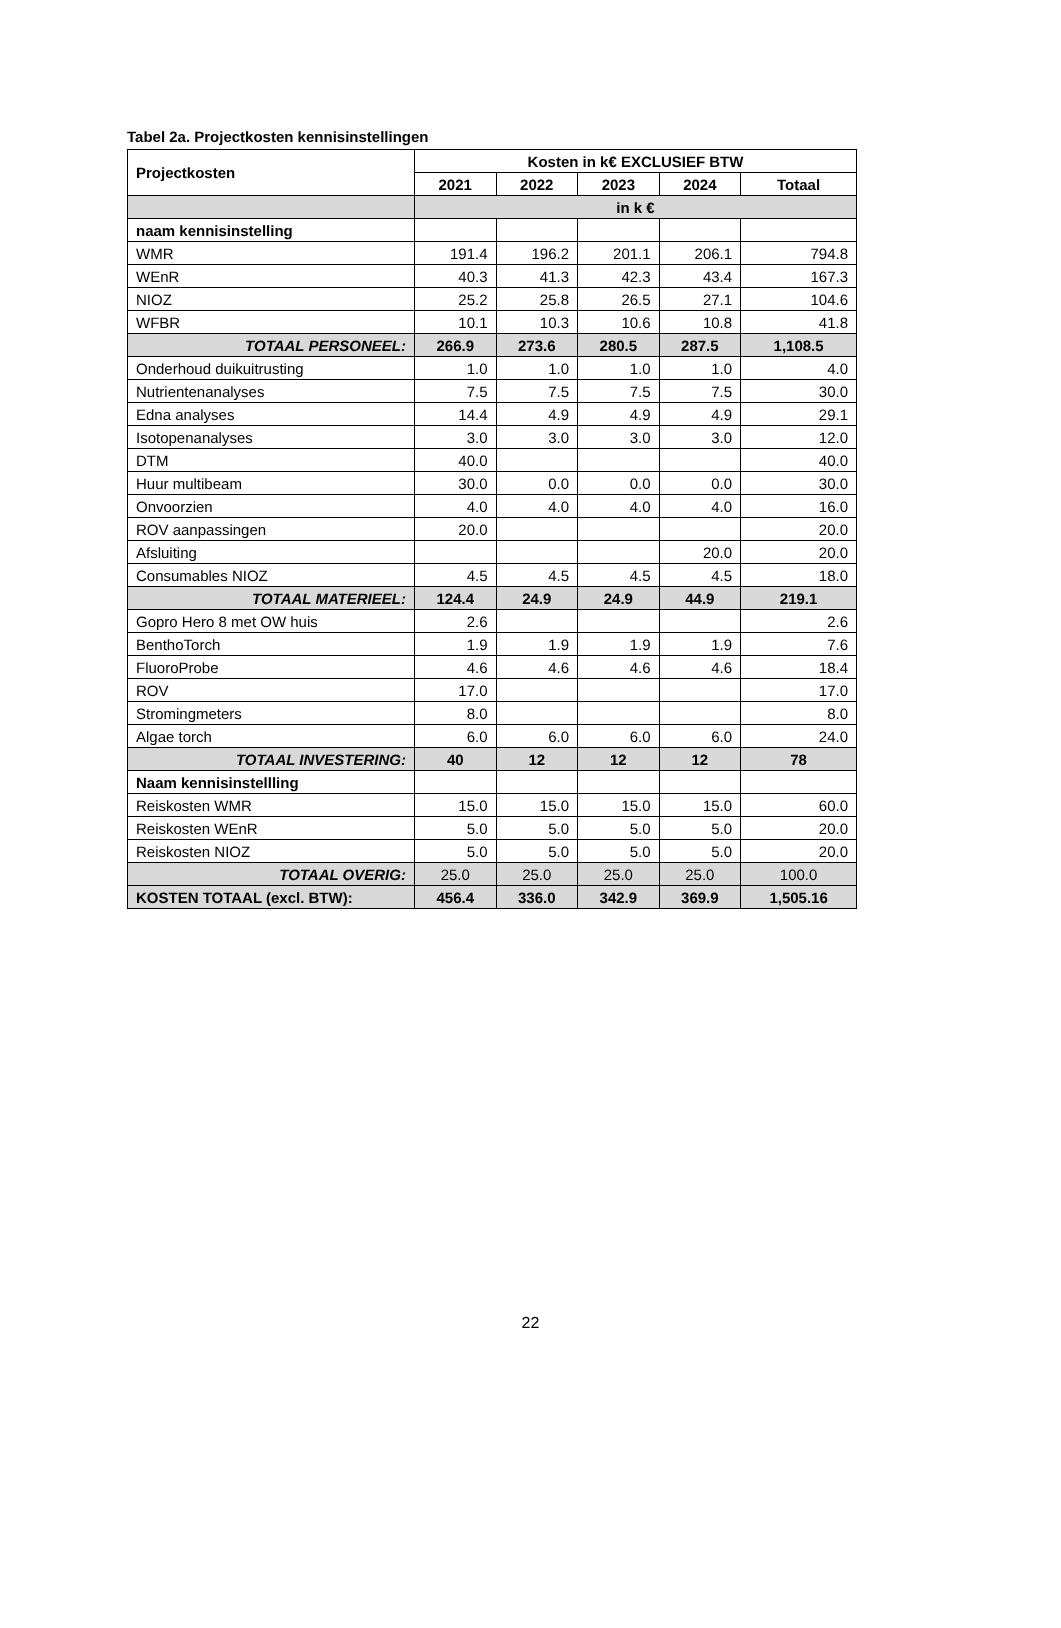Tabel 2a. Projectkosten kennisinstellingen
| Projectkosten | Kosten in k€ EXCLUSIEF BTW | | | | |
| --- | --- | --- | --- | --- | --- |
| | 2021 | 2022 | 2023 | 2024 | Totaal |
| | in k € | | | | |
| naam kennisinstelling | | | | | |
| WMR | 191.4 | 196.2 | 201.1 | 206.1 | 794.8 |
| WEnR | 40.3 | 41.3 | 42.3 | 43.4 | 167.3 |
| NIOZ | 25.2 | 25.8 | 26.5 | 27.1 | 104.6 |
| WFBR | 10.1 | 10.3 | 10.6 | 10.8 | 41.8 |
| TOTAAL PERSONEEL: | 266.9 | 273.6 | 280.5 | 287.5 | 1,108.5 |
| Onderhoud duikuitrusting | 1.0 | 1.0 | 1.0 | 1.0 | 4.0 |
| Nutrientenanalyses | 7.5 | 7.5 | 7.5 | 7.5 | 30.0 |
| Edna analyses | 14.4 | 4.9 | 4.9 | 4.9 | 29.1 |
| Isotopenanalyses | 3.0 | 3.0 | 3.0 | 3.0 | 12.0 |
| DTM | 40.0 | | | | 40.0 |
| Huur multibeam | 30.0 | 0.0 | 0.0 | 0.0 | 30.0 |
| Onvoorzien | 4.0 | 4.0 | 4.0 | 4.0 | 16.0 |
| ROV aanpassingen | 20.0 | | | | 20.0 |
| Afsluiting | | | | 20.0 | 20.0 |
| Consumables NIOZ | 4.5 | 4.5 | 4.5 | 4.5 | 18.0 |
| TOTAAL MATERIEEL: | 124.4 | 24.9 | 24.9 | 44.9 | 219.1 |
| Gopro Hero 8 met OW huis | 2.6 | | | | 2.6 |
| BenthoTorch | 1.9 | 1.9 | 1.9 | 1.9 | 7.6 |
| FluoroProbe | 4.6 | 4.6 | 4.6 | 4.6 | 18.4 |
| ROV | 17.0 | | | | 17.0 |
| Stromingmeters | 8.0 | | | | 8.0 |
| Algae torch | 6.0 | 6.0 | 6.0 | 6.0 | 24.0 |
| TOTAAL INVESTERING: | 40 | 12 | 12 | 12 | 78 |
| Naam kennisinstellling | | | | | |
| Reiskosten WMR | 15.0 | 15.0 | 15.0 | 15.0 | 60.0 |
| Reiskosten WEnR | 5.0 | 5.0 | 5.0 | 5.0 | 20.0 |
| Reiskosten NIOZ | 5.0 | 5.0 | 5.0 | 5.0 | 20.0 |
| TOTAAL OVERIG: | 25.0 | 25.0 | 25.0 | 25.0 | 100.0 |
| KOSTEN TOTAAL (excl. BTW): | 456.4 | 336.0 | 342.9 | 369.9 | 1,505.16 |
22